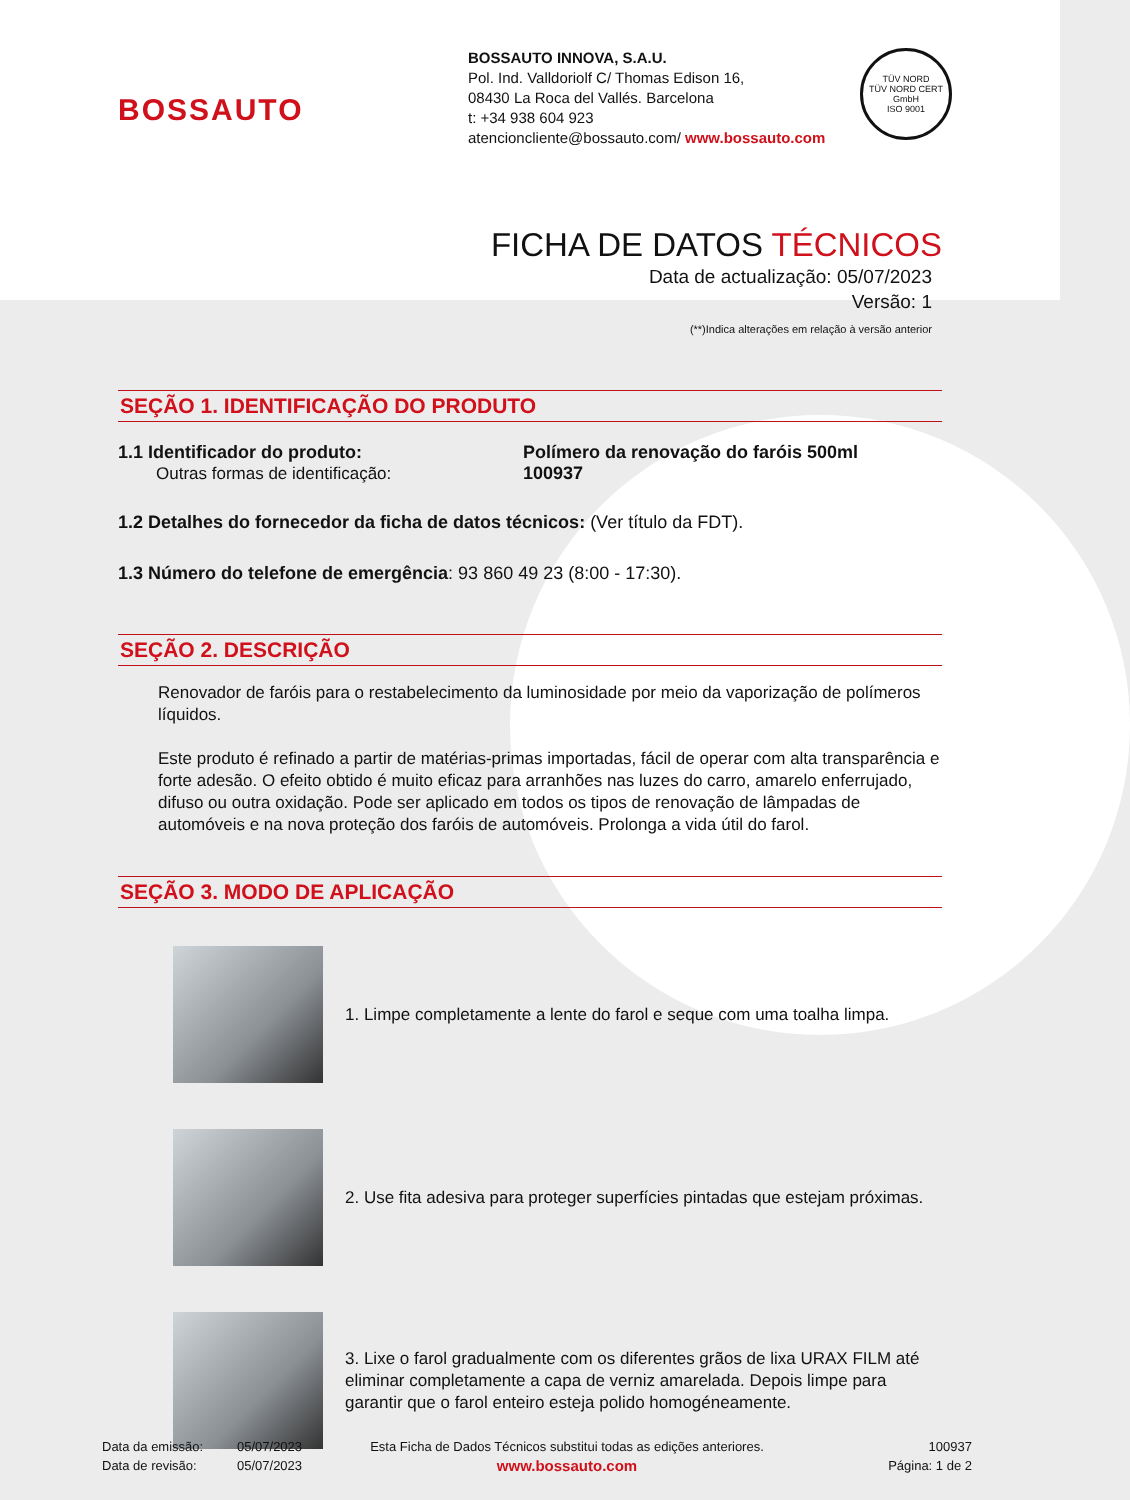BOSSAUTO
BOSSAUTO INNOVA, S.A.U.
Pol. Ind. Valldoriolf C/ Thomas Edison 16,
08430 La Roca del Vallés. Barcelona
t: +34 938 604 923
atencioncliente@bossauto.com/ www.bossauto.com
TÜV NORD
TÜV NORD CERT GmbH
ISO 9001
FICHA DE DATOS TÉCNICOS
Data de actualização: 05/07/2023
Versão: 1
(**)Indica alterações em relação à versão anterior
SEÇÃO 1. IDENTIFICAÇÃO DO PRODUTO
1.1 Identificador do produto:
Outras formas de identificação:
Polímero da renovação do faróis 500ml
100937
1.2 Detalhes do fornecedor da ficha de datos técnicos: (Ver título da FDT).
1.3 Número do telefone de emergência: 93 860 49 23 (8:00 - 17:30).
SEÇÃO 2. DESCRIÇÃO
Renovador de faróis para o restabelecimento da luminosidade por meio da vaporização de polímeros líquidos.
Este produto é refinado a partir de matérias-primas importadas, fácil de operar com alta transparência e forte adesão. O efeito obtido é muito eficaz para arranhões nas luzes do carro, amarelo enferrujado, difuso ou outra oxidação. Pode ser aplicado em todos os tipos de renovação de lâmpadas de automóveis e na nova proteção dos faróis de automóveis. Prolonga a vida útil do farol.
SEÇÃO 3. MODO DE APLICAÇÃO
1. Limpe completamente a lente do farol e seque com uma toalha limpa.
2. Use fita adesiva para proteger superfícies pintadas que estejam próximas.
3. Lixe o farol gradualmente com os diferentes grãos de lixa URAX FILM até eliminar completamente a capa de verniz amarelada. Depois limpe para garantir que o farol enteiro esteja polido homogéneamente.
Data da emissão:
Data de revisão:
05/07/2023
05/07/2023
Esta Ficha de Dados Técnicos substitui todas as edições anteriores.
www.bossauto.com
100937
Página: 1 de 2